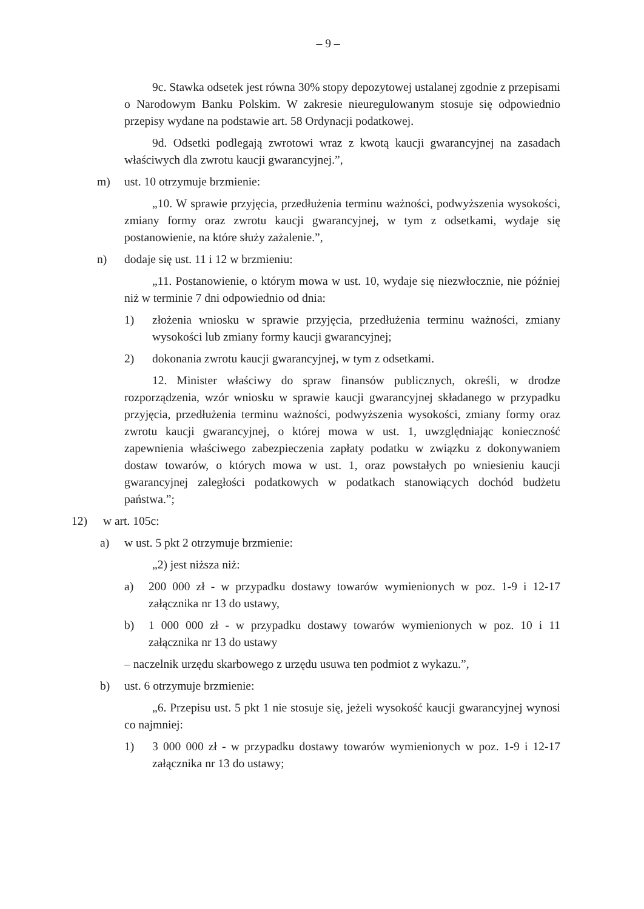– 9 –
9c. Stawka odsetek jest równa 30% stopy depozytowej ustalanej zgodnie z przepisami o Narodowym Banku Polskim. W zakresie nieuregulowanym stosuje się odpowiednio przepisy wydane na podstawie art. 58 Ordynacji podatkowej.
9d. Odsetki podlegają zwrotowi wraz z kwotą kaucji gwarancyjnej na zasadach właściwych dla zwrotu kaucji gwarancyjnej.”,
m) ust. 10 otrzymuje brzmienie:
„10. W sprawie przyjęcia, przedłużenia terminu ważności, podwyższenia wysokości, zmiany formy oraz zwrotu kaucji gwarancyjnej, w tym z odsetkami, wydaje się postanowienie, na które służy zażalenie.”,
n) dodaje się ust. 11 i 12 w brzmieniu:
„11. Postanowienie, o którym mowa w ust. 10, wydaje się niezwłocznie, nie później niż w terminie 7 dni odpowiednio od dnia:
1) złożenia wniosku w sprawie przyjęcia, przedłużenia terminu ważności, zmiany wysokości lub zmiany formy kaucji gwarancyjnej;
2) dokonania zwrotu kaucji gwarancyjnej, w tym z odsetkami.
12. Minister właściwy do spraw finansów publicznych, określi, w drodze rozporządzenia, wzór wniosku w sprawie kaucji gwarancyjnej składanego w przypadku przyjęcia, przedłużenia terminu ważności, podwyższenia wysokości, zmiany formy oraz zwrotu kaucji gwarancyjnej, o której mowa w ust. 1, uwzględniając konieczność zapewnienia właściwego zabezpieczenia zapłaty podatku w związku z dokonywaniem dostaw towarów, o których mowa w ust. 1, oraz powstałych po wniesieniu kaucji gwarancyjnej zaległości podatkowych w podatkach stanowiących dochód budżetu państwa.”;
12) w art. 105c:
a) w ust. 5 pkt 2 otrzymuje brzmienie:
„2) jest niższa niż:
a) 200 000 zł - w przypadku dostawy towarów wymienionych w poz. 1-9 i 12-17 załącznika nr 13 do ustawy,
b) 1 000 000 zł - w przypadku dostawy towarów wymienionych w poz. 10 i 11 załącznika nr 13 do ustawy
– naczelnik urzędu skarbowego z urzędu usuwa ten podmiot z wykazu.”,
b) ust. 6 otrzymuje brzmienie:
„6. Przepisu ust. 5 pkt 1 nie stosuje się, jeżeli wysokość kaucji gwarancyjnej wynosi co najmniej:
1) 3 000 000 zł - w przypadku dostawy towarów wymienionych w poz. 1-9 i 12-17 załącznika nr 13 do ustawy;